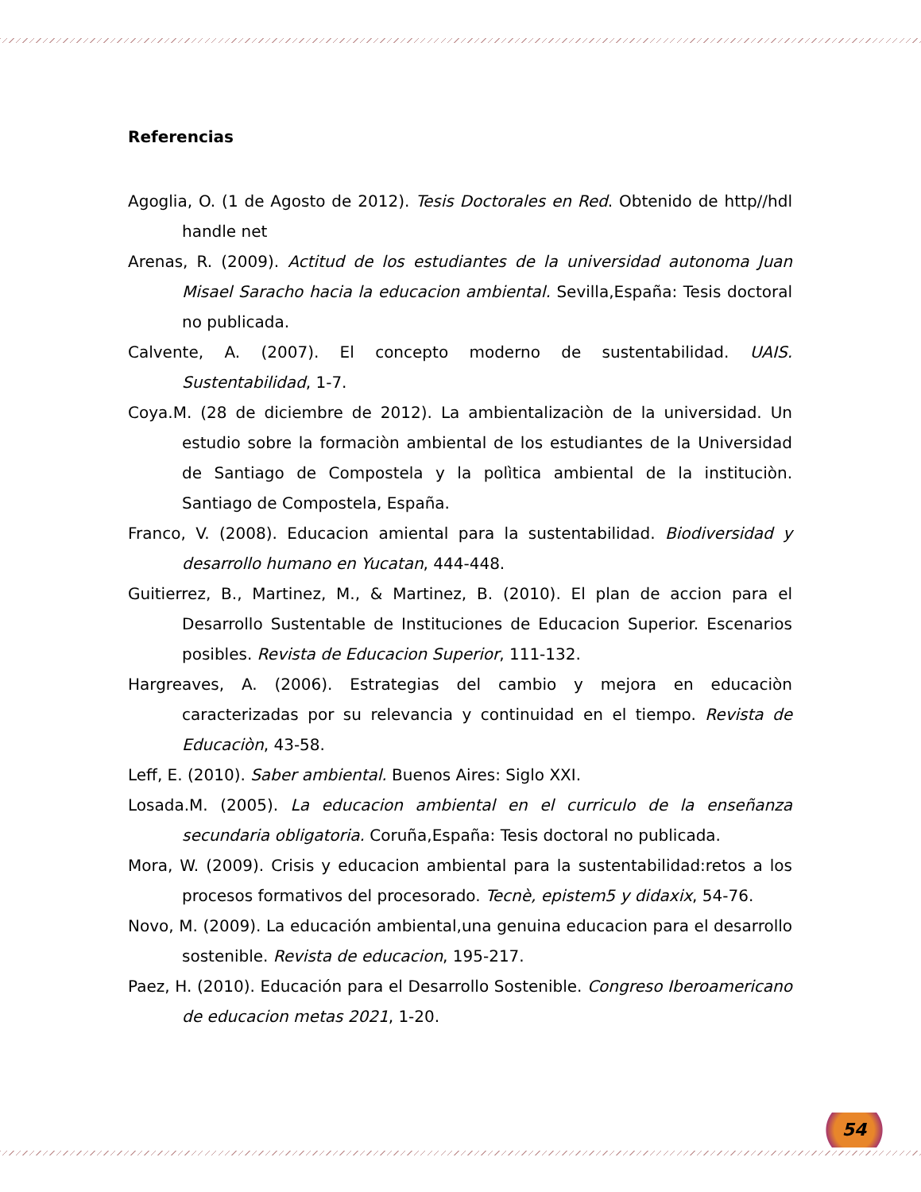Referencias
Agoglia, O. (1 de Agosto de 2012). Tesis Doctorales en Red. Obtenido de http//hdl handle net
Arenas, R. (2009). Actitud de los estudiantes de la universidad autonoma Juan Misael Saracho hacia la educacion ambiental. Sevilla,España: Tesis doctoral no publicada.
Calvente, A. (2007). El concepto moderno de sustentabilidad. UAIS. Sustentabilidad, 1-7.
Coya.M. (28 de diciembre de 2012). La ambientalizaciòn de la universidad. Un estudio sobre la formaciòn ambiental de los estudiantes de la Universidad de Santiago de Compostela y la polìtica ambiental de la instituciòn. Santiago de Compostela, España.
Franco, V. (2008). Educacion amiental para la sustentabilidad. Biodiversidad y desarrollo humano en Yucatan, 444-448.
Guitierrez, B., Martinez, M., & Martinez, B. (2010). El plan de accion para el Desarrollo Sustentable de Instituciones de Educacion Superior. Escenarios posibles. Revista de Educacion Superior, 111-132.
Hargreaves, A. (2006). Estrategias del cambio y mejora en educaciòn caracterizadas por su relevancia y continuidad en el tiempo. Revista de Educaciòn, 43-58.
Leff, E. (2010). Saber ambiental. Buenos Aires: Siglo XXI.
Losada.M. (2005). La educacion ambiental en el curriculo de la enseñanza secundaria obligatoria. Coruña,España: Tesis doctoral no publicada.
Mora, W. (2009). Crisis y educacion ambiental para la sustentabilidad:retos a los procesos formativos del procesorado. Tecnè, epistem5 y didaxix, 54-76.
Novo, M. (2009). La educación ambiental,una genuina educacion para el desarrollo sostenible. Revista de educacion, 195-217.
Paez, H. (2010). Educación para el Desarrollo Sostenible. Congreso Iberoamericano de educacion metas 2021, 1-20.
54